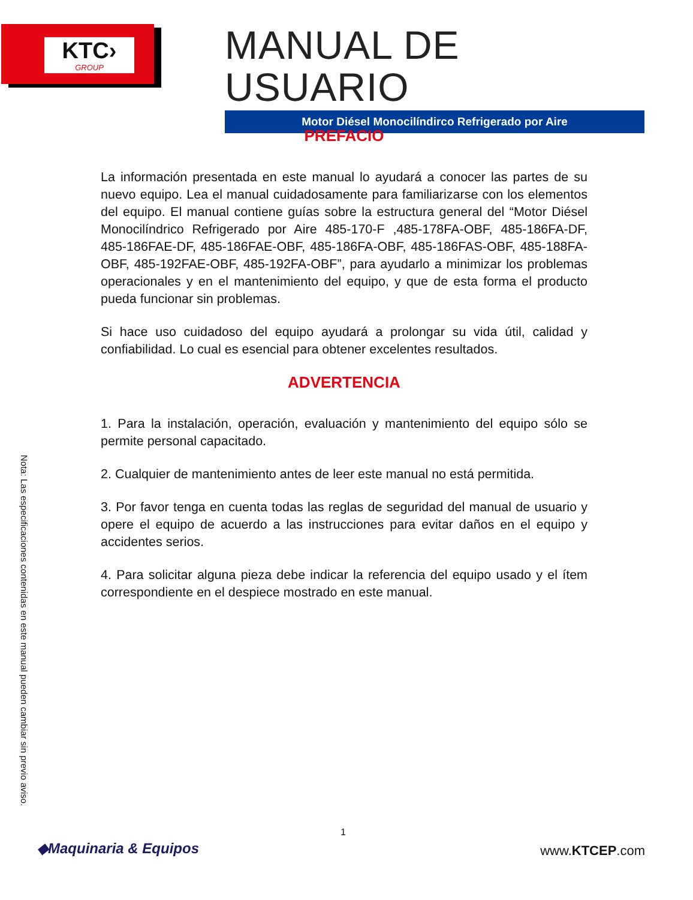KTC›
GROUP
MANUAL DE USUARIO
Motor Diésel Monocilíndirco Refrigerado por Aire
PREFACIO
La información presentada en este manual lo ayudará a conocer las partes de su nuevo equipo. Lea el manual cuidadosamente para familiarizarse con los elementos del equipo. El manual contiene guías sobre la estructura general del “Motor Diésel Monocilíndrico Refrigerado por Aire 485-170-F ,485-178FA-OBF, 485-186FA-DF, 485-186FAE-DF, 485-186FAE-OBF, 485-186FA-OBF, 485-186FAS-OBF, 485-188FA-OBF, 485-192FAE-OBF, 485-192FA-OBF”, para ayudarlo a minimizar los problemas operacionales y en el mantenimiento del equipo, y que de esta forma el producto pueda funcionar sin problemas.
Si hace uso cuidadoso del equipo ayudará a prolongar su vida útil, calidad y confiabilidad. Lo cual es esencial para obtener excelentes resultados.
ADVERTENCIA
1. Para la instalación, operación, evaluación y mantenimiento del equipo sólo se permite personal capacitado.
2. Cualquier de mantenimiento antes de leer este manual no está permitida.
3. Por favor tenga en cuenta todas las reglas de seguridad del manual de usuario y opere el equipo de acuerdo a las instrucciones para evitar daños en el equipo y accidentes serios.
4. Para solicitar alguna pieza debe indicar la referencia del equipo usado y el ítem correspondiente en el despiece mostrado en este manual.
Nota: Las especificaciones contenidas en este manual pueden cambiar sin previo aviso.
1
◆Maquinaria & Equipos www.KTCEP.com